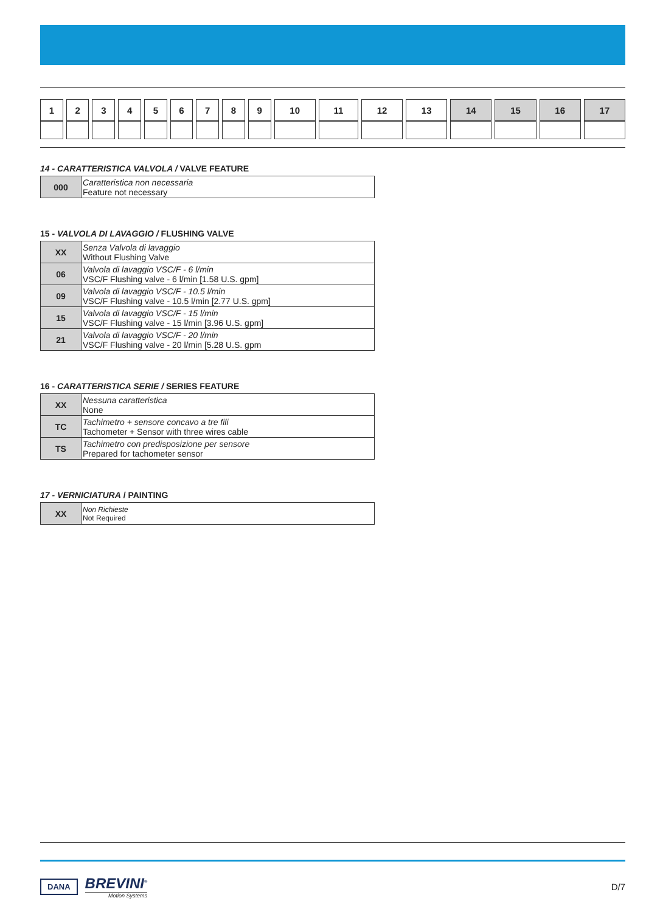| 1 | 2 | 3 | 4 | 5 | 6 | 7 | 8 | 9 | 10 | 11 | 12 | 13 | 14 | 15 | 16 | 17 |
14 - CARATTERISTICA VALVOLA / VALVE FEATURE
| 000 | Caratteristica non necessaria Feature not necessary |
15 - VALVOLA DI LAVAGGIO / FLUSHING VALVE
| XX | Senza Valvola di lavaggio Without Flushing Valve |
| 06 | Valvola di lavaggio VSC/F - 6 l/min VSC/F Flushing valve - 6 l/min [1.58 U.S. gpm] |
| 09 | Valvola di lavaggio VSC/F - 10.5 l/min VSC/F Flushing valve - 10.5 l/min [2.77 U.S. gpm] |
| 15 | Valvola di lavaggio VSC/F - 15 l/min VSC/F Flushing valve - 15 l/min [3.96 U.S. gpm] |
| 21 | Valvola di lavaggio VSC/F - 20 l/min VSC/F Flushing valve - 20 l/min [5.28 U.S. gpm |
16 - CARATTERISTICA SERIE / SERIES FEATURE
| XX | Nessuna caratteristica None |
| TC | Tachimetro + sensore concavo a tre fili Tachometer + Sensor with three wires cable |
| TS | Tachimetro con predisposizione per sensore Prepared for tachometer sensor |
17 - VERNICIATURA / PAINTING
| XX | Non Richieste Not Required |
DANA
BREVINI<sup>®</sup>
Motion Systems
D/7